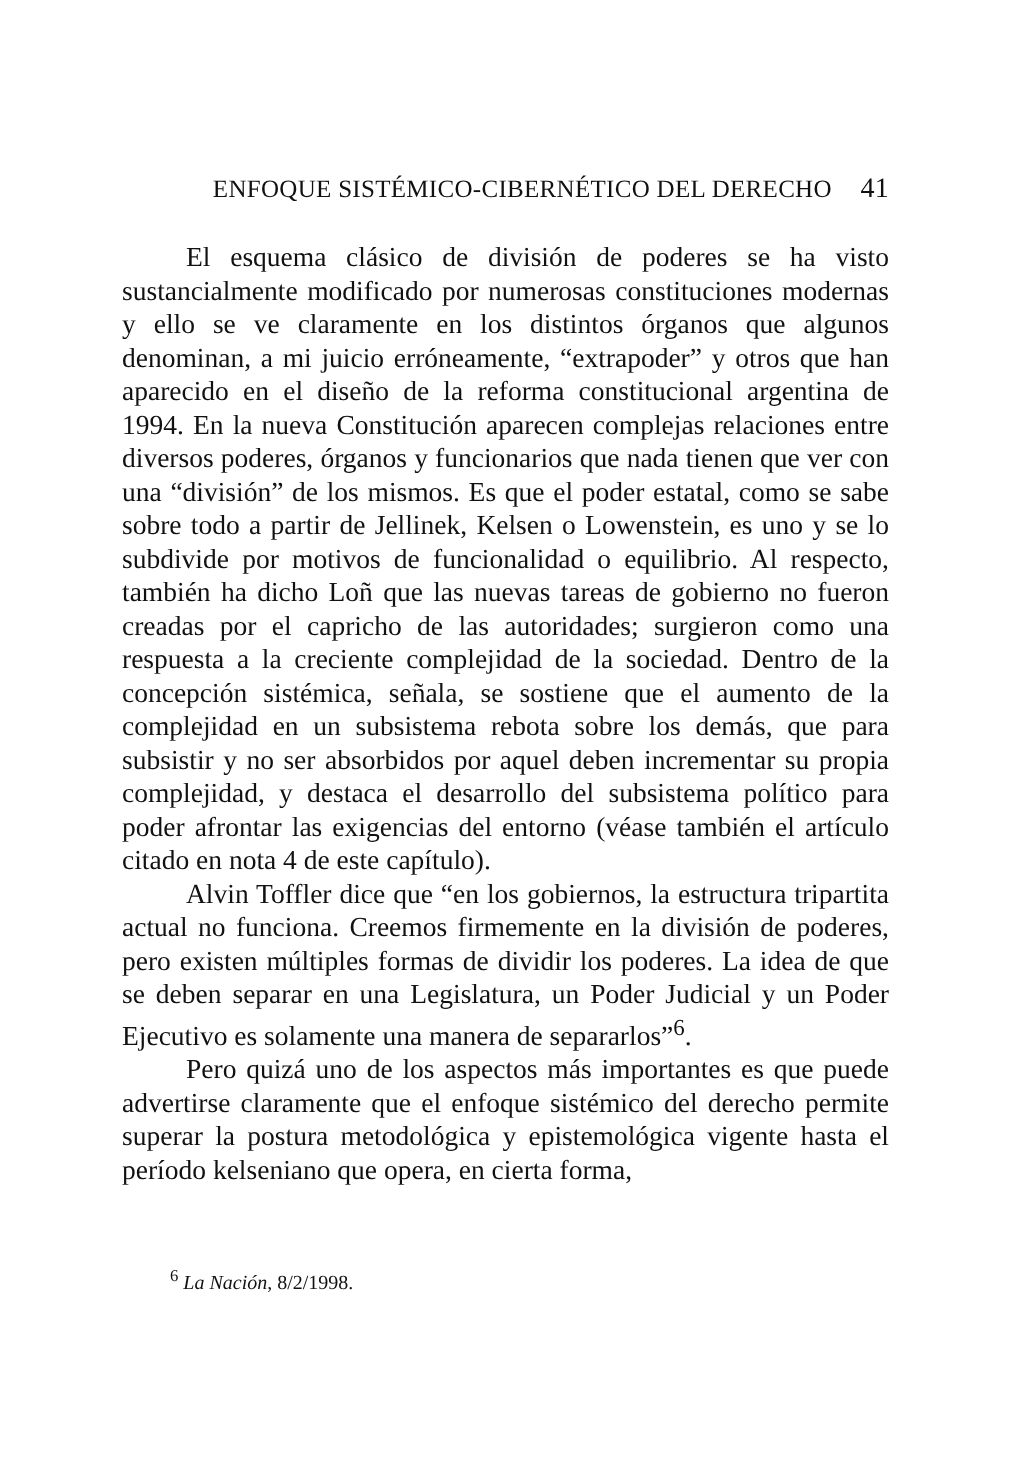ENFOQUE SISTÉMICO-CIBERNÉTICO DEL DERECHO 41
El esquema clásico de división de poderes se ha visto sustancialmente modificado por numerosas constituciones modernas y ello se ve claramente en los distintos órganos que algunos denominan, a mi juicio erróneamente, “extrapoder” y otros que han aparecido en el diseño de la reforma constitucional argentina de 1994. En la nueva Constitución aparecen complejas relaciones entre diversos poderes, órganos y funcionarios que nada tienen que ver con una “división” de los mismos. Es que el poder estatal, como se sabe sobre todo a partir de Jellinek, Kelsen o Lowenstein, es uno y se lo subdivide por motivos de funcionalidad o equilibrio. Al respecto, también ha dicho Loñ que las nuevas tareas de gobierno no fueron creadas por el capricho de las autoridades; surgieron como una respuesta a la creciente complejidad de la sociedad. Dentro de la concepción sistémica, señala, se sostiene que el aumento de la complejidad en un subsistema rebota sobre los demás, que para subsistir y no ser absorbidos por aquel deben incrementar su propia complejidad, y destaca el desarrollo del subsistema político para poder afrontar las exigencias del entorno (véase también el artículo citado en nota 4 de este capítulo).
Alvin Toffler dice que “en los gobiernos, la estructura tripartita actual no funciona. Creemos firmemente en la división de poderes, pero existen múltiples formas de dividir los poderes. La idea de que se deben separar en una Legislatura, un Poder Judicial y un Poder Ejecutivo es solamente una manera de separarlos”<sup>6</sup>.
Pero quizá uno de los aspectos más importantes es que puede advertirse claramente que el enfoque sistémico del derecho permite superar la postura metodológica y epistemológica vigente hasta el período kelseniano que opera, en cierta forma,
<sup>6</sup> La Nación, 8/2/1998.